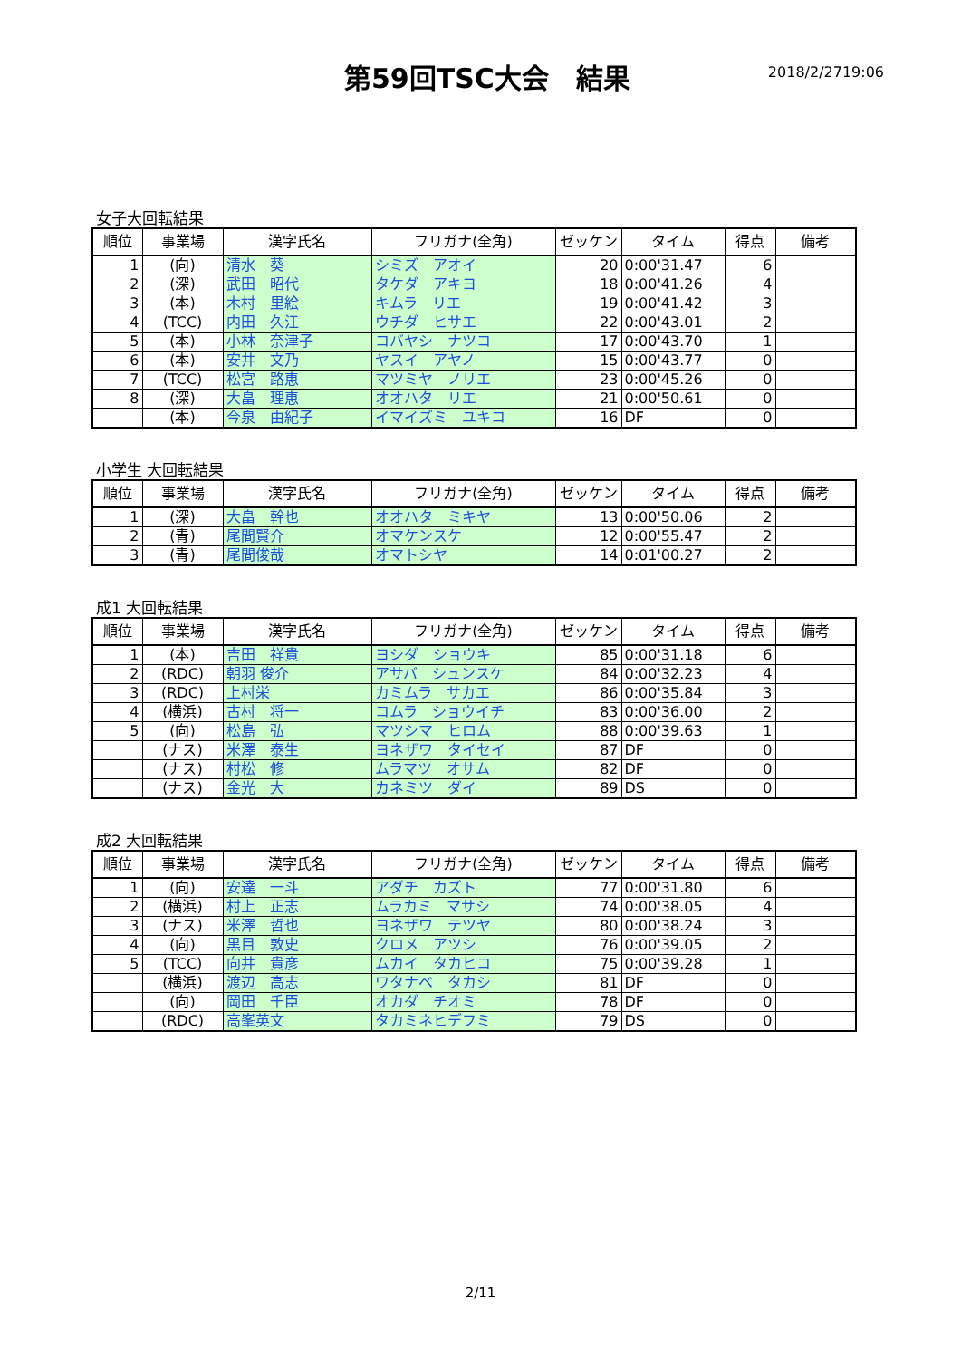第59回TSC大会　結果
2018/2/2719:06
女子大回転結果
| 順位 | 事業場 | 漢字氏名 | フリガナ(全角) | ゼッケン | タイム | 得点 | 備考 |
| --- | --- | --- | --- | --- | --- | --- | --- |
| 1 | (向) | 清水 葵 | シミズ アオイ | 20 | 0:00'31.47 | 6 | |
| 2 | (深) | 武田 昭代 | タケダ アキヨ | 18 | 0:00'41.26 | 4 | |
| 3 | (本) | 木村 里絵 | キムラ リエ | 19 | 0:00'41.42 | 3 | |
| 4 | (TCC) | 内田 久江 | ウチダ ヒサエ | 22 | 0:00'43.01 | 2 | |
| 5 | (本) | 小林 奈津子 | コバヤシ ナツコ | 17 | 0:00'43.70 | 1 | |
| 6 | (本) | 安井 文乃 | ヤスイ アヤノ | 15 | 0:00'43.77 | 0 | |
| 7 | (TCC) | 松宮 路恵 | マツミヤ ノリエ | 23 | 0:00'45.26 | 0 | |
| 8 | (深) | 大畠 理恵 | オオハタ リエ | 21 | 0:00'50.61 | 0 | |
| | (本) | 今泉 由紀子 | イマイズミ ユキコ | 16 | DF | 0 | |
小学生 大回転結果
| 順位 | 事業場 | 漢字氏名 | フリガナ(全角) | ゼッケン | タイム | 得点 | 備考 |
| --- | --- | --- | --- | --- | --- | --- | --- |
| 1 | (深) | 大畠 幹也 | オオハタ ミキヤ | 13 | 0:00'50.06 | 2 | |
| 2 | (青) | 尾間賢介 | オマケンスケ | 12 | 0:00'55.47 | 2 | |
| 3 | (青) | 尾間俊哉 | オマトシヤ | 14 | 0:01'00.27 | 2 | |
成1 大回転結果
| 順位 | 事業場 | 漢字氏名 | フリガナ(全角) | ゼッケン | タイム | 得点 | 備考 |
| --- | --- | --- | --- | --- | --- | --- | --- |
| 1 | (本) | 吉田 祥貴 | ヨシダ ショウキ | 85 | 0:00'31.18 | 6 | |
| 2 | (RDC) | 朝羽 俊介 | アサバ シュンスケ | 84 | 0:00'32.23 | 4 | |
| 3 | (RDC) | 上村栄 | カミムラ サカエ | 86 | 0:00'35.84 | 3 | |
| 4 | (横浜) | 古村 将一 | コムラ ショウイチ | 83 | 0:00'36.00 | 2 | |
| 5 | (向) | 松島 弘 | マツシマ ヒロム | 88 | 0:00'39.63 | 1 | |
| | (ナス) | 米澤 泰生 | ヨネザワ タイセイ | 87 | DF | 0 | |
| | (ナス) | 村松 修 | ムラマツ オサム | 82 | DF | 0 | |
| | (ナス) | 金光 大 | カネミツ ダイ | 89 | DS | 0 | |
成2 大回転結果
| 順位 | 事業場 | 漢字氏名 | フリガナ(全角) | ゼッケン | タイム | 得点 | 備考 |
| --- | --- | --- | --- | --- | --- | --- | --- |
| 1 | (向) | 安達 一斗 | アダチ カズト | 77 | 0:00'31.80 | 6 | |
| 2 | (横浜) | 村上 正志 | ムラカミ マサシ | 74 | 0:00'38.05 | 4 | |
| 3 | (ナス) | 米澤 哲也 | ヨネザワ テツヤ | 80 | 0:00'38.24 | 3 | |
| 4 | (向) | 黒目 敦史 | クロメ アツシ | 76 | 0:00'39.05 | 2 | |
| 5 | (TCC) | 向井 貴彦 | ムカイ タカヒコ | 75 | 0:00'39.28 | 1 | |
| | (横浜) | 渡辺 高志 | ワタナベ タカシ | 81 | DF | 0 | |
| | (向) | 岡田 千臣 | オカダ チオミ | 78 | DF | 0 | |
| | (RDC) | 高峯英文 | タカミネヒデフミ | 79 | DS | 0 | |
2/11